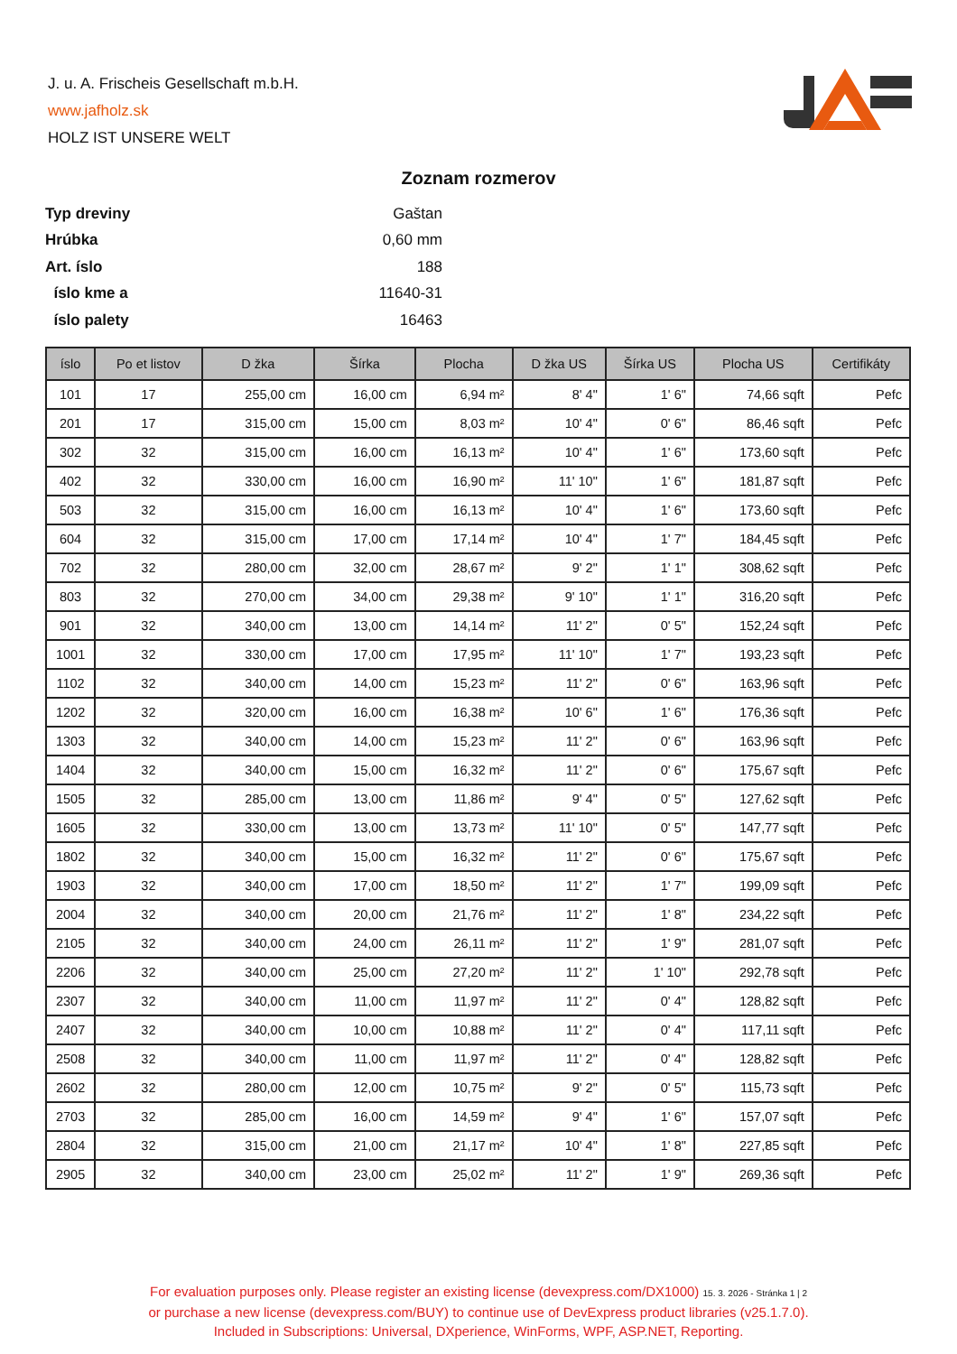J. u. A. Frischeis Gesellschaft m.b.H.
www.jafholz.sk
HOLZ IST UNSERE WELT
Zoznam rozmerov
| Typ dreviny | Gaštan |
| Hrúbka | 0,60 mm |
| Art. íslo | 188 |
| íslo kme a | 11640-31 |
| íslo palety | 16463 |
| íslo | Po et listov | D žka | Šírka | Plocha | D žka US | Šírka US | Plocha US | Certifikáty |
| --- | --- | --- | --- | --- | --- | --- | --- | --- |
| 101 | 17 | 255,00 cm | 16,00 cm | 6,94 m² | 8' 4" | 1' 6" | 74,66 sqft | Pefc |
| 201 | 17 | 315,00 cm | 15,00 cm | 8,03 m² | 10' 4" | 0' 6" | 86,46 sqft | Pefc |
| 302 | 32 | 315,00 cm | 16,00 cm | 16,13 m² | 10' 4" | 1' 6" | 173,60 sqft | Pefc |
| 402 | 32 | 330,00 cm | 16,00 cm | 16,90 m² | 11' 10" | 1' 6" | 181,87 sqft | Pefc |
| 503 | 32 | 315,00 cm | 16,00 cm | 16,13 m² | 10' 4" | 1' 6" | 173,60 sqft | Pefc |
| 604 | 32 | 315,00 cm | 17,00 cm | 17,14 m² | 10' 4" | 1' 7" | 184,45 sqft | Pefc |
| 702 | 32 | 280,00 cm | 32,00 cm | 28,67 m² | 9' 2" | 1' 1" | 308,62 sqft | Pefc |
| 803 | 32 | 270,00 cm | 34,00 cm | 29,38 m² | 9' 10" | 1' 1" | 316,20 sqft | Pefc |
| 901 | 32 | 340,00 cm | 13,00 cm | 14,14 m² | 11' 2" | 0' 5" | 152,24 sqft | Pefc |
| 1001 | 32 | 330,00 cm | 17,00 cm | 17,95 m² | 11' 10" | 1' 7" | 193,23 sqft | Pefc |
| 1102 | 32 | 340,00 cm | 14,00 cm | 15,23 m² | 11' 2" | 0' 6" | 163,96 sqft | Pefc |
| 1202 | 32 | 320,00 cm | 16,00 cm | 16,38 m² | 10' 6" | 1' 6" | 176,36 sqft | Pefc |
| 1303 | 32 | 340,00 cm | 14,00 cm | 15,23 m² | 11' 2" | 0' 6" | 163,96 sqft | Pefc |
| 1404 | 32 | 340,00 cm | 15,00 cm | 16,32 m² | 11' 2" | 0' 6" | 175,67 sqft | Pefc |
| 1505 | 32 | 285,00 cm | 13,00 cm | 11,86 m² | 9' 4" | 0' 5" | 127,62 sqft | Pefc |
| 1605 | 32 | 330,00 cm | 13,00 cm | 13,73 m² | 11' 10" | 0' 5" | 147,77 sqft | Pefc |
| 1802 | 32 | 340,00 cm | 15,00 cm | 16,32 m² | 11' 2" | 0' 6" | 175,67 sqft | Pefc |
| 1903 | 32 | 340,00 cm | 17,00 cm | 18,50 m² | 11' 2" | 1' 7" | 199,09 sqft | Pefc |
| 2004 | 32 | 340,00 cm | 20,00 cm | 21,76 m² | 11' 2" | 1' 8" | 234,22 sqft | Pefc |
| 2105 | 32 | 340,00 cm | 24,00 cm | 26,11 m² | 11' 2" | 1' 9" | 281,07 sqft | Pefc |
| 2206 | 32 | 340,00 cm | 25,00 cm | 27,20 m² | 11' 2" | 1' 10" | 292,78 sqft | Pefc |
| 2307 | 32 | 340,00 cm | 11,00 cm | 11,97 m² | 11' 2" | 0' 4" | 128,82 sqft | Pefc |
| 2407 | 32 | 340,00 cm | 10,00 cm | 10,88 m² | 11' 2" | 0' 4" | 117,11 sqft | Pefc |
| 2508 | 32 | 340,00 cm | 11,00 cm | 11,97 m² | 11' 2" | 0' 4" | 128,82 sqft | Pefc |
| 2602 | 32 | 280,00 cm | 12,00 cm | 10,75 m² | 9' 2" | 0' 5" | 115,73 sqft | Pefc |
| 2703 | 32 | 285,00 cm | 16,00 cm | 14,59 m² | 9' 4" | 1' 6" | 157,07 sqft | Pefc |
| 2804 | 32 | 315,00 cm | 21,00 cm | 21,17 m² | 10' 4" | 1' 8" | 227,85 sqft | Pefc |
| 2905 | 32 | 340,00 cm | 23,00 cm | 25,02 m² | 11' 2" | 1' 9" | 269,36 sqft | Pefc |
For evaluation purposes only. Please register an existing license (devexpress.com/DX1000) 15. 3. 2026 - Stránka 1 | 2
or purchase a new license (devexpress.com/BUY) to continue use of DevExpress product libraries (v25.1.7.0).
Included in Subscriptions: Universal, DXperience, WinForms, WPF, ASP.NET, Reporting.